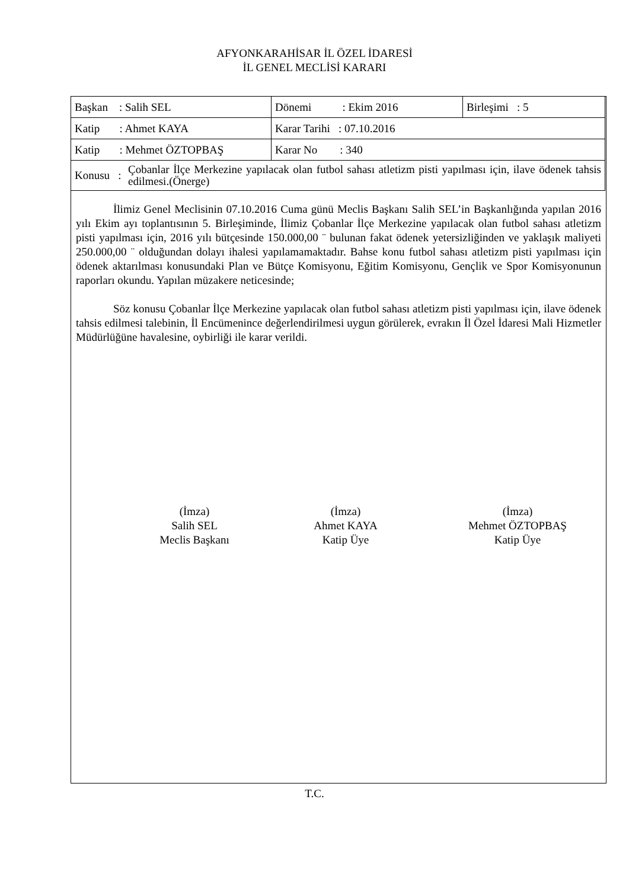AFYONKARAHİSAR İL ÖZEL İDARESİ
İL GENEL MECLİSİ KARARI
| Başkan : Salih SEL | Dönemi : Ekim 2016 | Birleşimi : 5 |
| Katip : Ahmet KAYA | Karar Tarihi : 07.10.2016 | |
| Katip : Mehmet ÖZTOPBAŞ | Karar No : 340 | |
| Konusu : Çobanlar İlçe Merkezine yapılacak olan futbol sahası atletizm pisti yapılması için, ilave ödenek tahsis edilmesi.(Önerge) | | |
İlimiz Genel Meclisinin 07.10.2016 Cuma günü Meclis Başkanı Salih SEL’in Başkanlığında yapılan 2016 yılı Ekim ayı toplantısının 5. Birleşiminde, İlimiz Çobanlar İlçe Merkezine yapılacak olan futbol sahası atletizm pisti yapılması için, 2016 yılı bütçesinde 150.000,00 ¨ bulunan fakat ödenek yetersizliğinden ve yaklaşık maliyeti 250.000,00 ¨ olduğundan dolayı ihalesi yapılamamaktadır. Bahse konu futbol sahası atletizm pisti yapılması için ödenek aktarılması konusundaki Plan ve Bütçe Komisyonu, Eğitim Komisyonu, Gençlik ve Spor Komisyonunun raporları okundu. Yapılan müzakere neticesinde;
Söz konusu Çobanlar İlçe Merkezine yapılacak olan futbol sahası atletizm pisti yapılması için, ilave ödenek tahsis edilmesi talebinin, İl Encümenince değerlendirilmesi uygun görülerek, evrakın İl Özel İdaresi Mali Hizmetler Müdürlüğüne havalesine, oybirliği ile karar verildi.
(İmza)
Salih SEL
Meclis Başkanı
(İmza)
Ahmet KAYA
Katip Üye
(İmza)
Mehmet ÖZTOPBAŞ
Katip Üye
T.C.